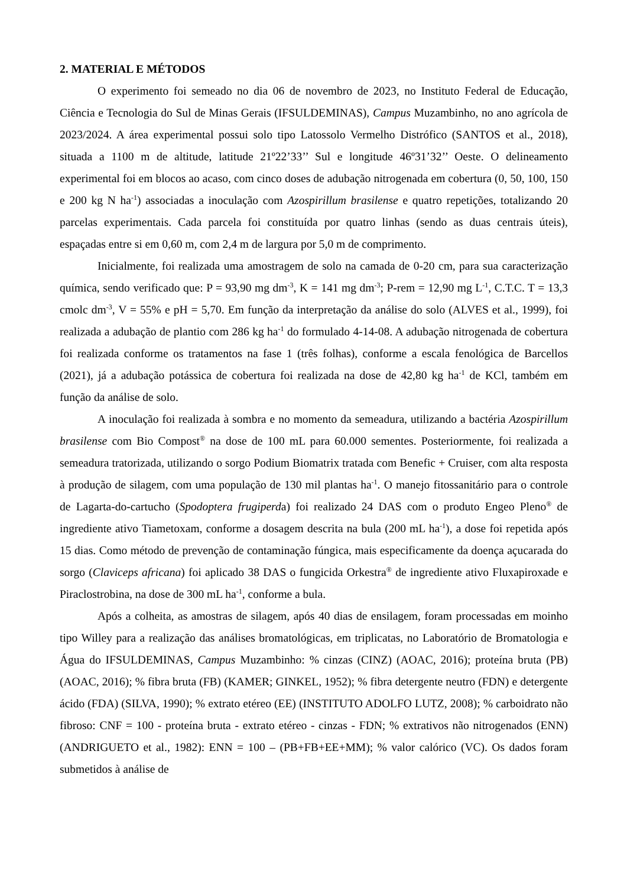2. MATERIAL E MÉTODOS
O experimento foi semeado no dia 06 de novembro de 2023, no Instituto Federal de Educação, Ciência e Tecnologia do Sul de Minas Gerais (IFSULDEMINAS), Campus Muzambinho, no ano agrícola de 2023/2024. A área experimental possui solo tipo Latossolo Vermelho Distrófico (SANTOS et al., 2018), situada a 1100 m de altitude, latitude 21º22’33’’ Sul e longitude 46º31’32’’ Oeste. O delineamento experimental foi em blocos ao acaso, com cinco doses de adubação nitrogenada em cobertura (0, 50, 100, 150 e 200 kg N ha<sup>-1</sup>) associadas a inoculação com Azospirillum brasilense e quatro repetições, totalizando 20 parcelas experimentais. Cada parcela foi constituída por quatro linhas (sendo as duas centrais úteis), espaçadas entre si em 0,60 m, com 2,4 m de largura por 5,0 m de comprimento.
Inicialmente, foi realizada uma amostragem de solo na camada de 0-20 cm, para sua caracterização química, sendo verificado que: P = 93,90 mg dm<sup>-3</sup>, K = 141 mg dm<sup>-3</sup>; P-rem = 12,90 mg L<sup>-1</sup>, C.T.C. T = 13,3 cmolc dm<sup>-3</sup>, V = 55% e pH = 5,70. Em função da interpretação da análise do solo (ALVES et al., 1999), foi realizada a adubação de plantio com 286 kg ha<sup>-1</sup> do formulado 4-14-08. A adubação nitrogenada de cobertura foi realizada conforme os tratamentos na fase 1 (três folhas), conforme a escala fenológica de Barcellos (2021), já a adubação potássica de cobertura foi realizada na dose de 42,80 kg ha<sup>-1</sup> de KCl, também em função da análise de solo.
A inoculação foi realizada à sombra e no momento da semeadura, utilizando a bactéria Azospirillum brasilense com Bio Compost<sup>®</sup> na dose de 100 mL para 60.000 sementes. Posteriormente, foi realizada a semeadura tratorizada, utilizando o sorgo Podium Biomatrix tratada com Benefic + Cruiser, com alta resposta à produção de silagem, com uma população de 130 mil plantas ha<sup>-1</sup>. O manejo fitossanitário para o controle de Lagarta-do-cartucho (Spodoptera frugiperda) foi realizado 24 DAS com o produto Engeo Pleno<sup>®</sup> de ingrediente ativo Tiametoxam, conforme a dosagem descrita na bula (200 mL ha<sup>-1</sup>), a dose foi repetida após 15 dias. Como método de prevenção de contaminação fúngica, mais especificamente da doença açucarada do sorgo (Claviceps africana) foi aplicado 38 DAS o fungicida Orkestra<sup>®</sup> de ingrediente ativo Fluxapiroxade e Piraclostrobina, na dose de 300 mL ha<sup>-1</sup>, conforme a bula.
Após a colheita, as amostras de silagem, após 40 dias de ensilagem, foram processadas em moinho tipo Willey para a realização das análises bromatológicas, em triplicatas, no Laboratório de Bromatologia e Água do IFSULDEMINAS, Campus Muzambinho: % cinzas (CINZ) (AOAC, 2016); proteína bruta (PB) (AOAC, 2016); % fibra bruta (FB) (KAMER; GINKEL, 1952); % fibra detergente neutro (FDN) e detergente ácido (FDA) (SILVA, 1990); % extrato etéreo (EE) (INSTITUTO ADOLFO LUTZ, 2008); % carboidrato não fibroso: CNF = 100 - proteína bruta - extrato etéreo - cinzas - FDN; % extrativos não nitrogenados (ENN) (ANDRIGUETO et al., 1982): ENN = 100 – (PB+FB+EE+MM); % valor calórico (VC). Os dados foram submetidos à análise de